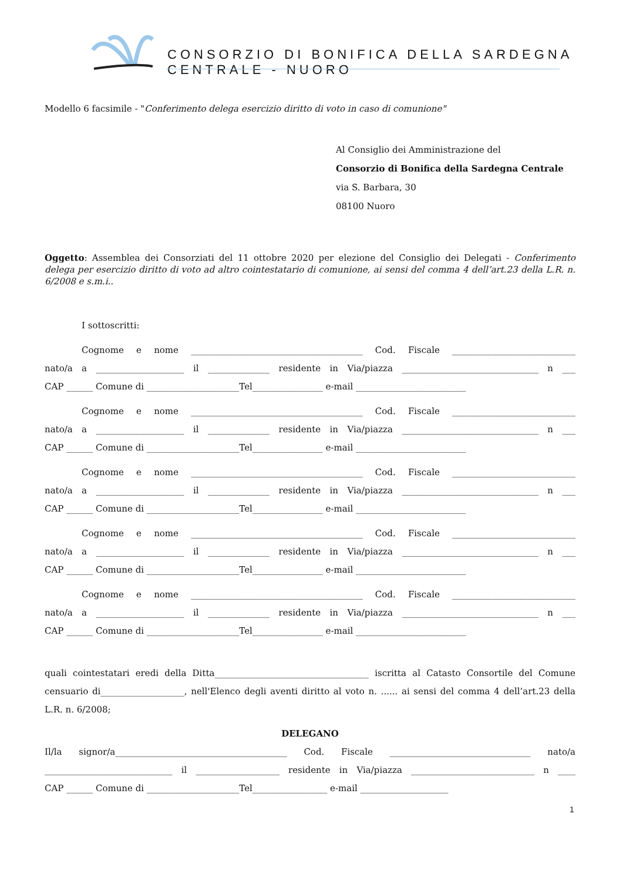CONSORZIO DI BONIFICA DELLA SARDEGNA CENTRALE - NUORO
Modello 6 facsimile - "Conferimento delega esercizio diritto di voto in caso di comunione"
Al Consiglio dei Amministrazione del
Consorzio di Bonifica della Sardegna Centrale
via S. Barbara, 30
08100 Nuoro
Oggetto: Assemblea dei Consorziati del 11 ottobre 2020 per elezione del Consiglio dei Delegati - Conferimento delega per esercizio diritto di voto ad altro cointestatario di comunione, ai sensi del comma 4 dell’art.23 della L.R. n. 6/2008 e s.m.i..
I sottoscritti:
Cognome e nome _______________________________________ Cod. Fiscale ____________________________
nato/a a ____________________ il ______________ residente in Via/piazza _______________________________ n ___
CAP ______ Comune di _____________________Tel________________ e-mail _________________________
Cognome e nome _______________________________________ Cod. Fiscale ____________________________
nato/a a ____________________ il ______________ residente in Via/piazza _______________________________ n ___
CAP ______ Comune di _____________________Tel________________ e-mail _________________________
Cognome e nome _______________________________________ Cod. Fiscale ____________________________
nato/a a ____________________ il ______________ residente in Via/piazza _______________________________ n ___
CAP ______ Comune di _____________________Tel________________ e-mail _________________________
Cognome e nome _______________________________________ Cod. Fiscale ____________________________
nato/a a ____________________ il ______________ residente in Via/piazza _______________________________ n ___
CAP ______ Comune di _____________________Tel________________ e-mail _________________________
Cognome e nome _______________________________________ Cod. Fiscale ____________________________
nato/a a ____________________ il ______________ residente in Via/piazza _______________________________ n ___
CAP ______ Comune di _____________________Tel________________ e-mail _________________________
quali cointestatari eredi della Ditta___________________________________ iscritta al Catasto Consortile del Comune censuario di___________________, nell'Elenco degli aventi diritto al voto n. ...... ai sensi del comma 4 dell’art.23 della L.R. n. 6/2008;
DELEGANO
Il/la signor/a_______________________________________ Cod. Fiscale ________________________________ nato/a
_____________________________ il ___________________ residente in Via/piazza ____________________________ n ____
CAP ______ Comune di _____________________Tel_________________ e-mail ____________________
1